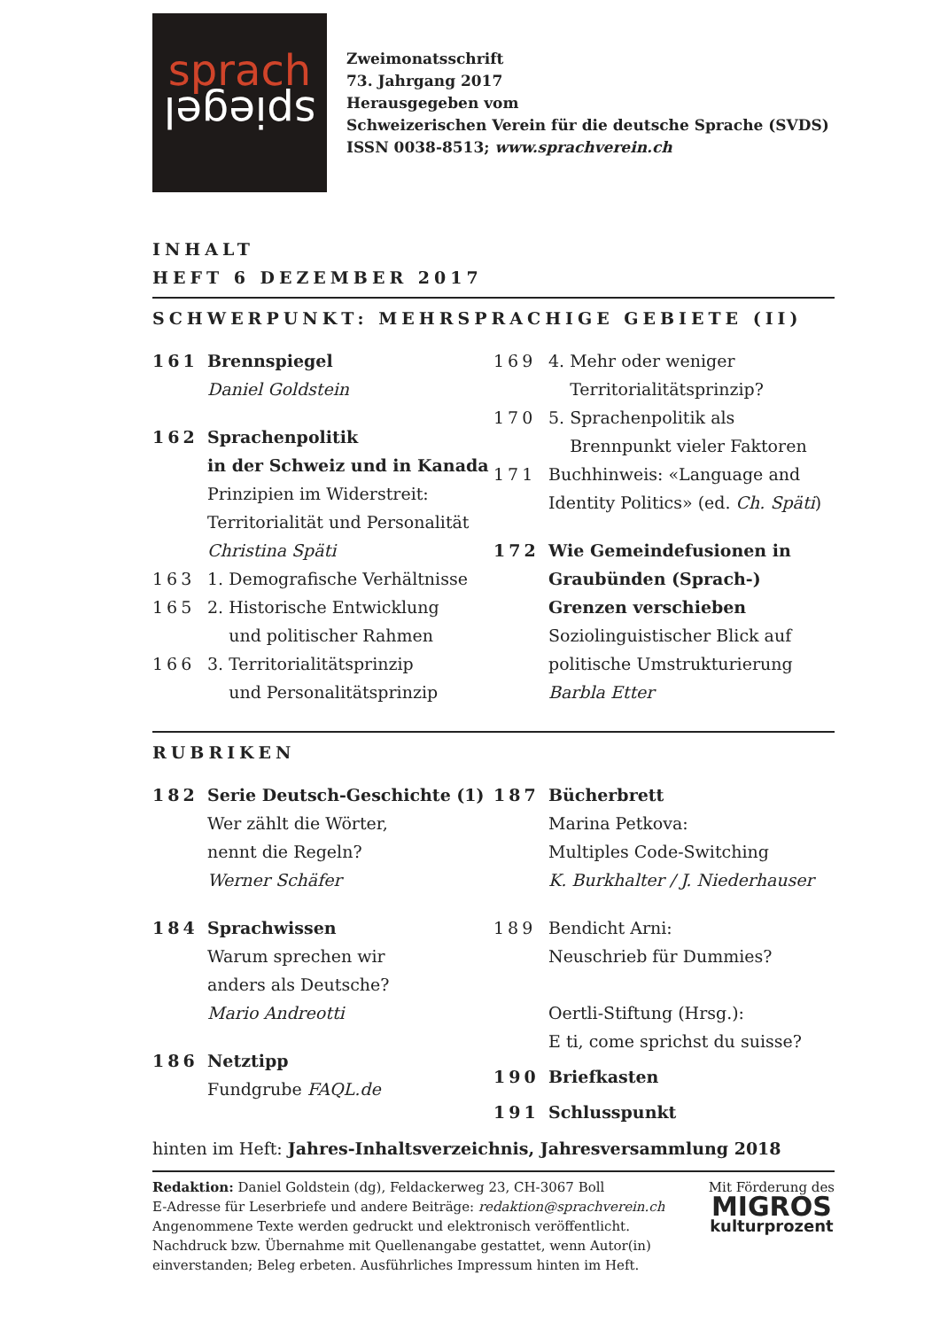sprach
spiegel
Zweimonatsschrift
73. Jahrgang 2017
Herausgegeben vom
Schweizerischen Verein für die deutsche Sprache (SVDS)
ISSN 0038-8513; www.sprachverein.ch
INHALT
HEFT 6 DEZEMBER 2017
SCHWERPUNKT: MEHRSPRACHIGE GEBIETE (II)
161 Brennspiegel
Daniel Goldstein
162 Sprachenpolitik
in der Schweiz und in Kanada
Prinzipien im Widerstreit:
Territorialität und Personalität
Christina Späti
163 1. Demografische Verhältnisse
165 2. Historische Entwicklung
und politischer Rahmen
166 3. Territorialitätsprinzip
und Personalitätsprinzip
169 4. Mehr oder weniger
Territorialitätsprinzip?
170 5. Sprachenpolitik als
Brennpunkt vieler Faktoren
171 Buchhinweis: «Language and Identity Politics» (ed. Ch. Späti)
172 Wie Gemeindefusionen in Graubünden (Sprach-) Grenzen verschieben
Soziolinguistischer Blick auf politische Umstrukturierung
Barbla Etter
RUBRIKEN
182 Serie Deutsch-Geschichte (1)
Wer zählt die Wörter,
nennt die Regeln?
Werner Schäfer
184 Sprachwissen
Warum sprechen wir
anders als Deutsche?
Mario Andreotti
186 Netztipp
Fundgrube FAQL.de
187 Bücherbrett
Marina Petkova:
Multiples Code-Switching
K. Burkhalter / J. Niederhauser
189 Bendicht Arni:
Neuschrieb für Dummies?
Oertli-Stiftung (Hrsg.):
E ti, come sprichst du suisse?
190 Briefkasten
191 Schlusspunkt
hinten im Heft: Jahres-Inhaltsverzeichnis, Jahresversammlung 2018
Redaktion: Daniel Goldstein (dg), Feldackerweg 23, CH-3067 Boll
E-Adresse für Leserbriefe und andere Beiträge: redaktion@sprachverein.ch
Angenommene Texte werden gedruckt und elektronisch veröffentlicht.
Nachdruck bzw. Übernahme mit Quellenangabe gestattet, wenn Autor(in)
einverstanden; Beleg erbeten. Ausführliches Impressum hinten im Heft.
Mit Förderung des
MIGROS
kulturprozent